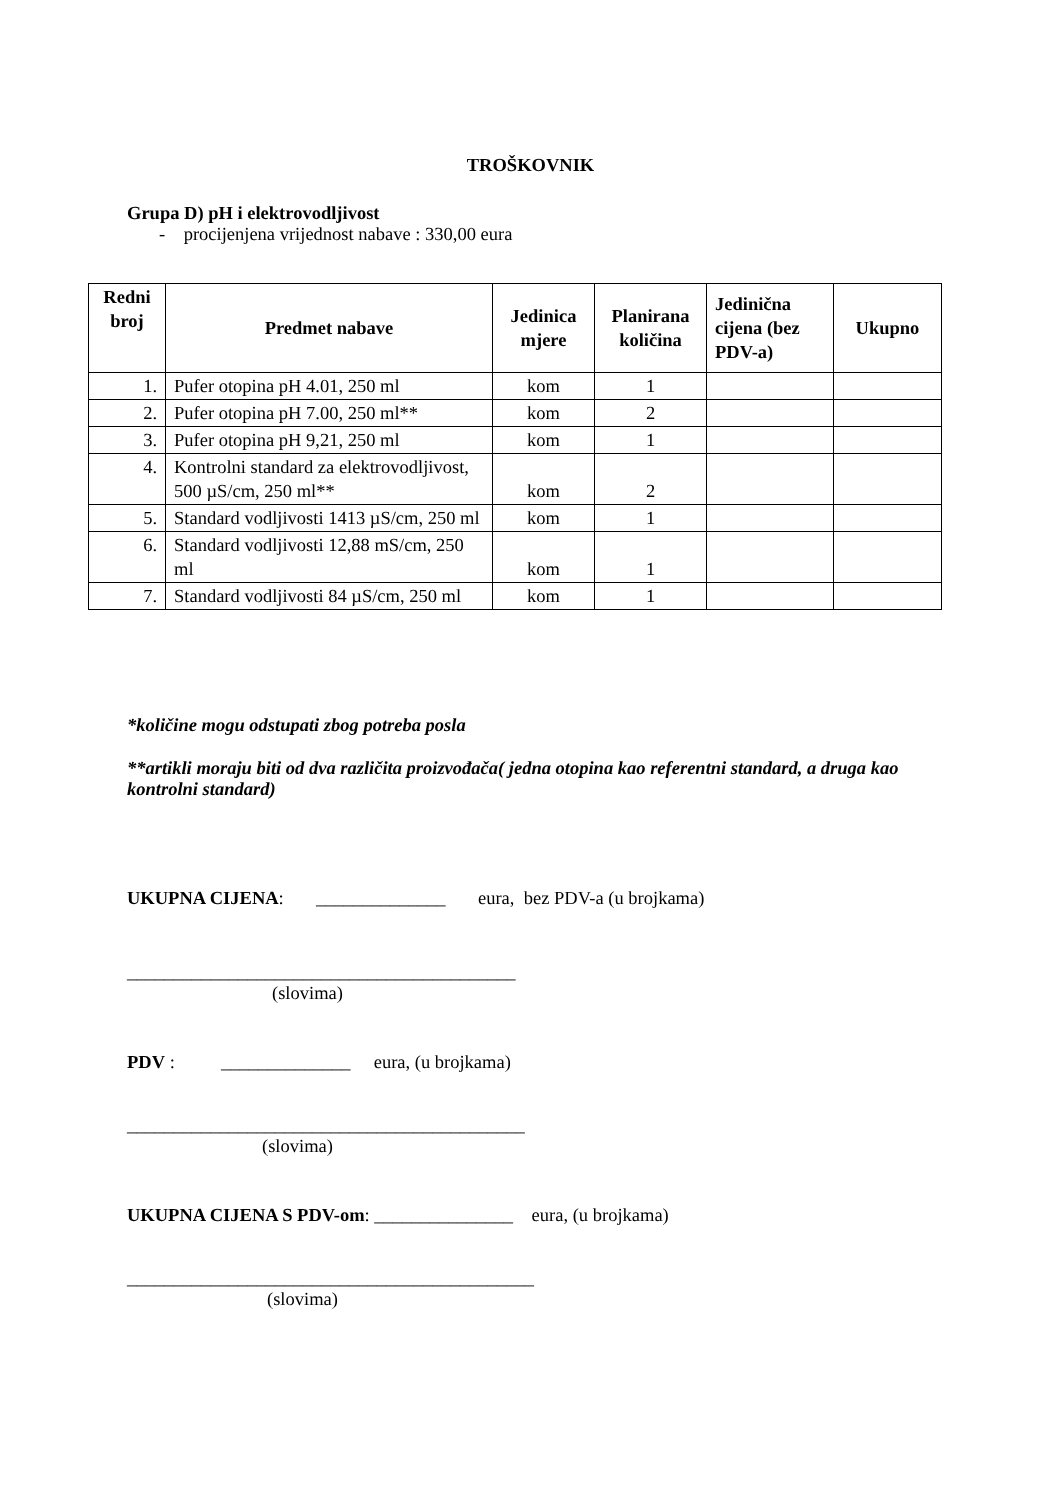TROŠKOVNIK
Grupa D) pH i elektrovodljivost
- procijenjena vrijednost nabave : 330,00 eura
| Redni broj | Predmet nabave | Jedinica mjere | Planirana količina | Jedinična cijena (bez PDV-a) | Ukupno |
| --- | --- | --- | --- | --- | --- |
| 1. | Pufer otopina pH 4.01, 250 ml | kom | 1 | | |
| 2. | Pufer otopina pH 7.00, 250 ml** | kom | 2 | | |
| 3. | Pufer otopina pH 9,21, 250 ml | kom | 1 | | |
| 4. | Kontrolni standard za elektrovodljivost, 500 µS/cm, 250 ml** | kom | 2 | | |
| 5. | Standard vodljivosti 1413 µS/cm, 250 ml | kom | 1 | | |
| 6. | Standard vodljivosti 12,88 mS/cm, 250 ml | kom | 1 | | |
| 7. | Standard vodljivosti 84 µS/cm, 250 ml | kom | 1 | | |
*količine mogu odstupati zbog potreba posla
**artikli moraju biti od dva različita proizvođača( jedna otopina kao referentni standard, a druga kao kontrolni standard)
UKUPNA CIJENA: ______________ eura, bez PDV-a (u brojkama)
__________________________________________
(slovima)
PDV : ______________ eura, (u brojkama)
___________________________________________
(slovima)
UKUPNA CIJENA S PDV-om: _______________ eura, (u brojkama)
____________________________________________
(slovima)